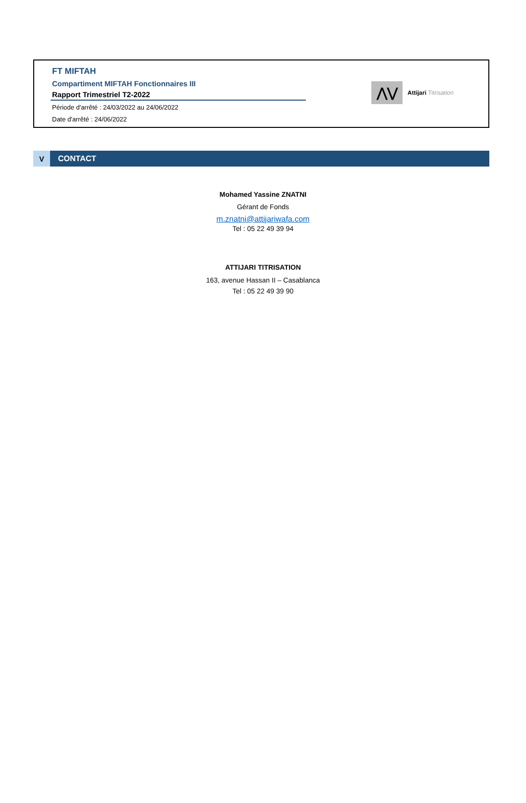FT MIFTAH
Compartiment MIFTAH Fonctionnaires III
Rapport Trimestriel T2-2022
Période d'arrêté : 24/03/2022 au 24/06/2022
Date d'arrêté : 24/06/2022
⋀⋁
Attijari Titrisation
V CONTACT
Mohamed Yassine ZNATNI
Gérant de Fonds
m.znatni@attijariwafa.com
Tel : 05 22 49 39 94
ATTIJARI TITRISATION
163, avenue Hassan II – Casablanca
Tel : 05 22 49 39 90